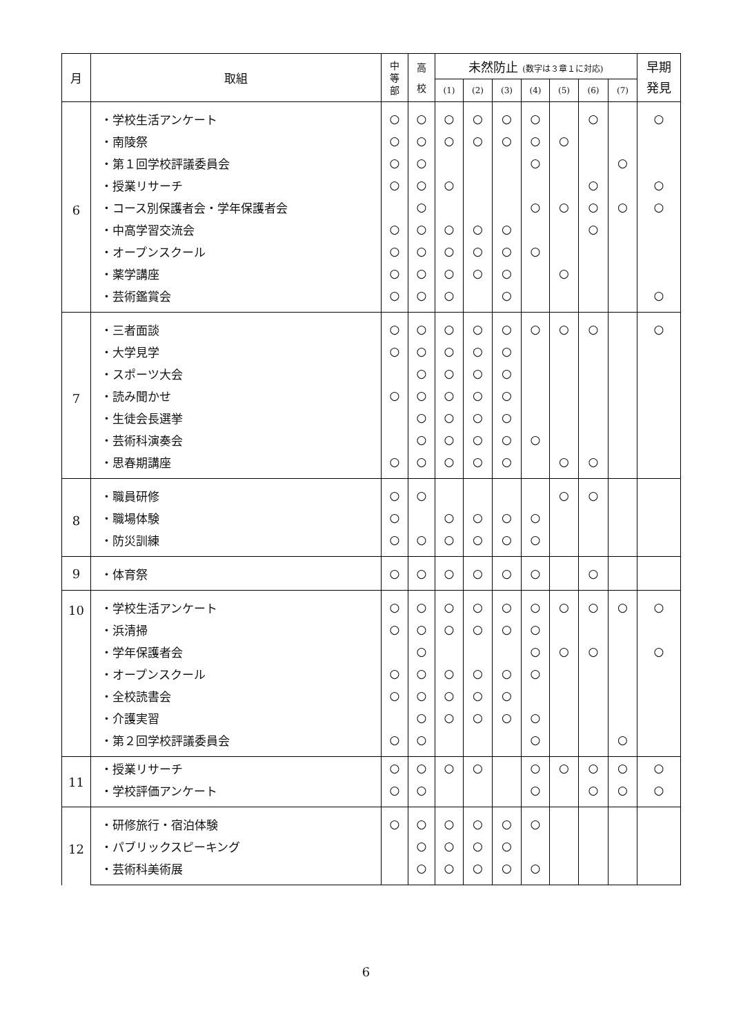| 月 | 取組 | 中 等 部 | 高 校 | 未然防止 (数字は３章１に対応) | | | | | | | 早期 発見 |
| --- | --- | --- | --- | --- | --- | --- | --- | --- | --- | --- | --- |
| | | | | (1) | (2) | (3) | (4) | (5) | (6) | (7) | |
| 6 | ・学校生活アンケート | ○ | ○ | ○ | ○ | ○ | ○ | | ○ | | ○ |
| | ・南陵祭 | ○ | ○ | ○ | ○ | ○ | ○ | ○ | | | |
| | ・第１回学校評議委員会 | ○ | ○ | | | | ○ | | | ○ | |
| | ・授業リサーチ | ○ | ○ | ○ | | | | | ○ | | ○ |
| | ・コース別保護者会・学年保護者会 | | ○ | | | | ○ | ○ | ○ | ○ | ○ |
| | ・中高学習交流会 | ○ | ○ | ○ | ○ | ○ | | | ○ | | |
| | ・オープンスクール | ○ | ○ | ○ | ○ | ○ | ○ | | | | |
| | ・薬学講座 | ○ | ○ | ○ | ○ | ○ | | ○ | | | |
| | ・芸術鑑賞会 | ○ | ○ | ○ | | ○ | | | | | ○ |
| 7 | ・三者面談 | ○ | ○ | ○ | ○ | ○ | ○ | ○ | ○ | | ○ |
| | ・大学見学 | ○ | ○ | ○ | ○ | ○ | | | | | |
| | ・スポーツ大会 | | ○ | ○ | ○ | ○ | | | | | |
| | ・読み聞かせ | ○ | ○ | ○ | ○ | ○ | | | | | |
| | ・生徒会長選挙 | | ○ | ○ | ○ | ○ | | | | | |
| | ・芸術科演奏会 | | ○ | ○ | ○ | ○ | ○ | | | | |
| | ・思春期講座 | ○ | ○ | ○ | ○ | ○ | | ○ | ○ | | |
| 8 | ・職員研修 | ○ | ○ | | | | | ○ | ○ | | |
| | ・職場体験 | ○ | | ○ | ○ | ○ | ○ | | | | |
| | ・防災訓練 | ○ | ○ | ○ | ○ | ○ | ○ | | | | |
| 9 | ・体育祭 | ○ | ○ | ○ | ○ | ○ | ○ | | ○ | | |
| 10 | ・学校生活アンケート | ○ | ○ | ○ | ○ | ○ | ○ | ○ | ○ | ○ | ○ |
| | ・浜清掃 | ○ | ○ | ○ | ○ | ○ | ○ | | | | |
| | ・学年保護者会 | | ○ | | | | ○ | ○ | ○ | | ○ |
| | ・オープンスクール | ○ | ○ | ○ | ○ | ○ | ○ | | | | |
| | ・全校読書会 | ○ | ○ | ○ | ○ | ○ | | | | | |
| | ・介護実習 | | ○ | ○ | ○ | ○ | ○ | | | | |
| | ・第２回学校評議委員会 | ○ | ○ | | | | ○ | | | ○ | |
| 11 | ・授業リサーチ | ○ | ○ | ○ | ○ | | ○ | ○ | ○ | ○ | ○ |
| | ・学校評価アンケート | ○ | ○ | | | | ○ | | ○ | ○ | ○ |
| 12 | ・研修旅行・宿泊体験 | ○ | ○ | ○ | ○ | ○ | ○ | | | | |
| | ・パブリックスピーキング | | ○ | ○ | ○ | ○ | | | | | |
| | ・芸術科美術展 | | ○ | ○ | ○ | ○ | ○ | | | | |
6